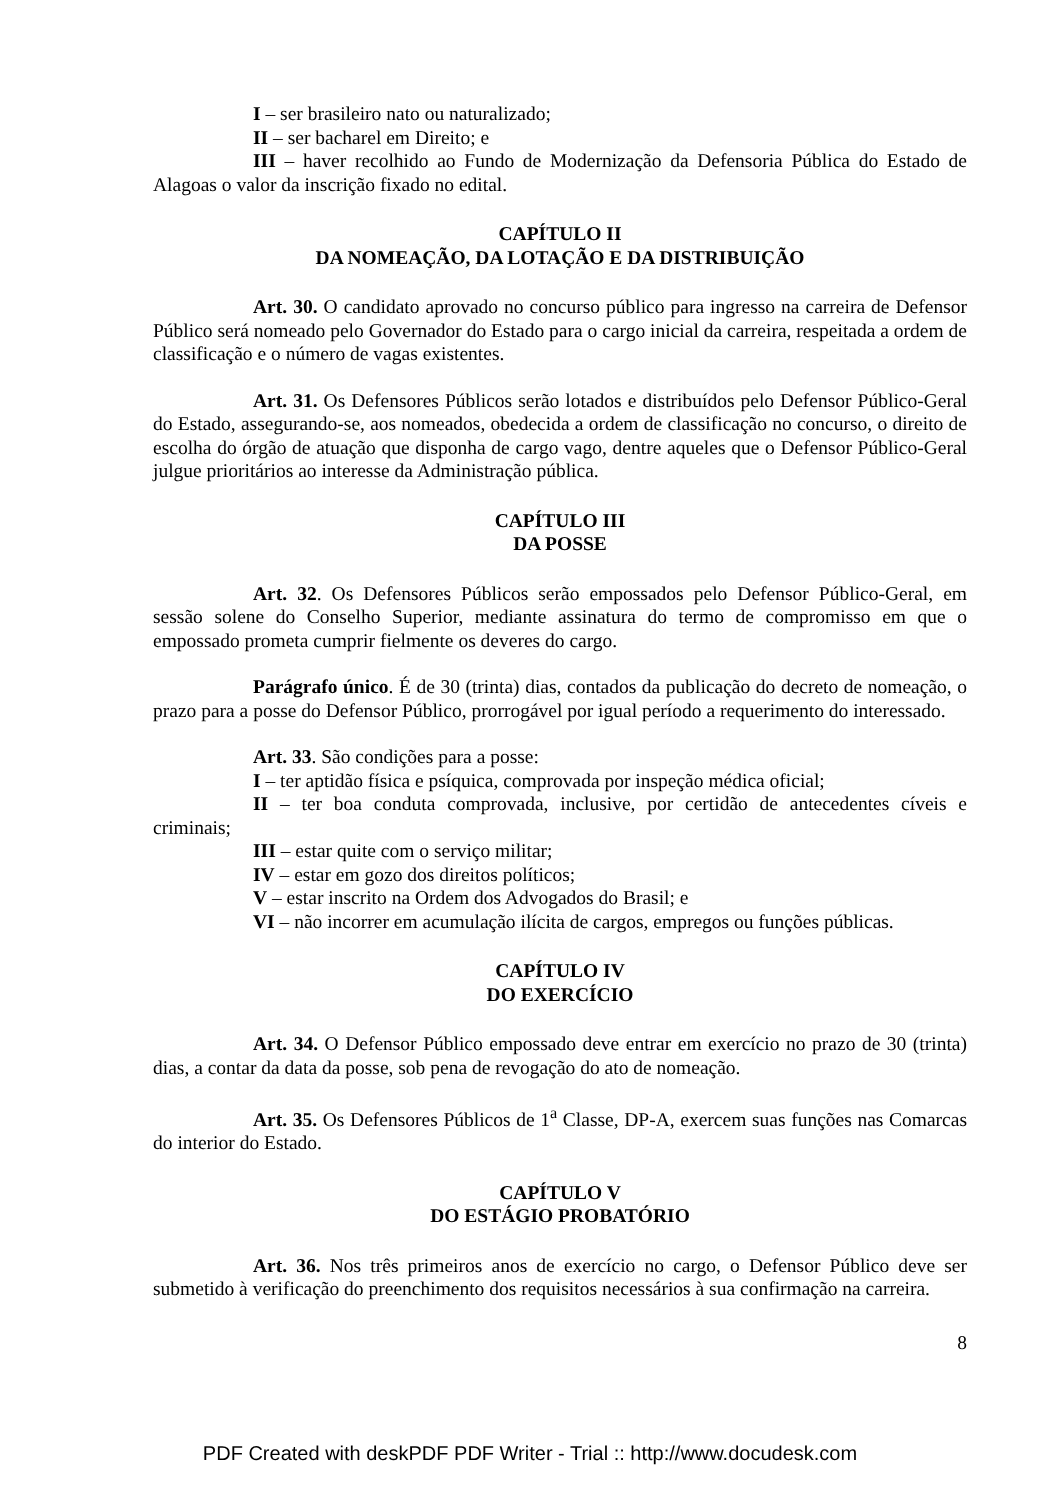I – ser brasileiro nato ou naturalizado;
II – ser bacharel em Direito; e
III – haver recolhido ao Fundo de Modernização da Defensoria Pública do Estado de Alagoas o valor da inscrição fixado no edital.
CAPÍTULO II
DA NOMEAÇÃO, DA LOTAÇÃO E DA DISTRIBUIÇÃO
Art. 30. O candidato aprovado no concurso público para ingresso na carreira de Defensor Público será nomeado pelo Governador do Estado para o cargo inicial da carreira, respeitada a ordem de classificação e o número de vagas existentes.
Art. 31. Os Defensores Públicos serão lotados e distribuídos pelo Defensor Público-Geral do Estado, assegurando-se, aos nomeados, obedecida a ordem de classificação no concurso, o direito de escolha do órgão de atuação que disponha de cargo vago, dentre aqueles que o Defensor Público-Geral julgue prioritários ao interesse da Administração pública.
CAPÍTULO III
DA POSSE
Art. 32. Os Defensores Públicos serão empossados pelo Defensor Público-Geral, em sessão solene do Conselho Superior, mediante assinatura do termo de compromisso em que o empossado prometa cumprir fielmente os deveres do cargo.
Parágrafo único. É de 30 (trinta) dias, contados da publicação do decreto de nomeação, o prazo para a posse do Defensor Público, prorrogável por igual período a requerimento do interessado.
Art. 33. São condições para a posse:
I – ter aptidão física e psíquica, comprovada por inspeção médica oficial;
II – ter boa conduta comprovada, inclusive, por certidão de antecedentes cíveis e criminais;
III – estar quite com o serviço militar;
IV – estar em gozo dos direitos políticos;
V – estar inscrito na Ordem dos Advogados do Brasil; e
VI – não incorrer em acumulação ilícita de cargos, empregos ou funções públicas.
CAPÍTULO IV
DO EXERCÍCIO
Art. 34. O Defensor Público empossado deve entrar em exercício no prazo de 30 (trinta) dias, a contar da data da posse, sob pena de revogação do ato de nomeação.
Art. 35. Os Defensores Públicos de 1<sup>a</sup> Classe, DP-A, exercem suas funções nas Comarcas do interior do Estado.
CAPÍTULO V
DO ESTÁGIO PROBATÓRIO
Art. 36. Nos três primeiros anos de exercício no cargo, o Defensor Público deve ser submetido à verificação do preenchimento dos requisitos necessários à sua confirmação na carreira.
8
PDF Created with deskPDF PDF Writer - Trial :: http://www.docudesk.com